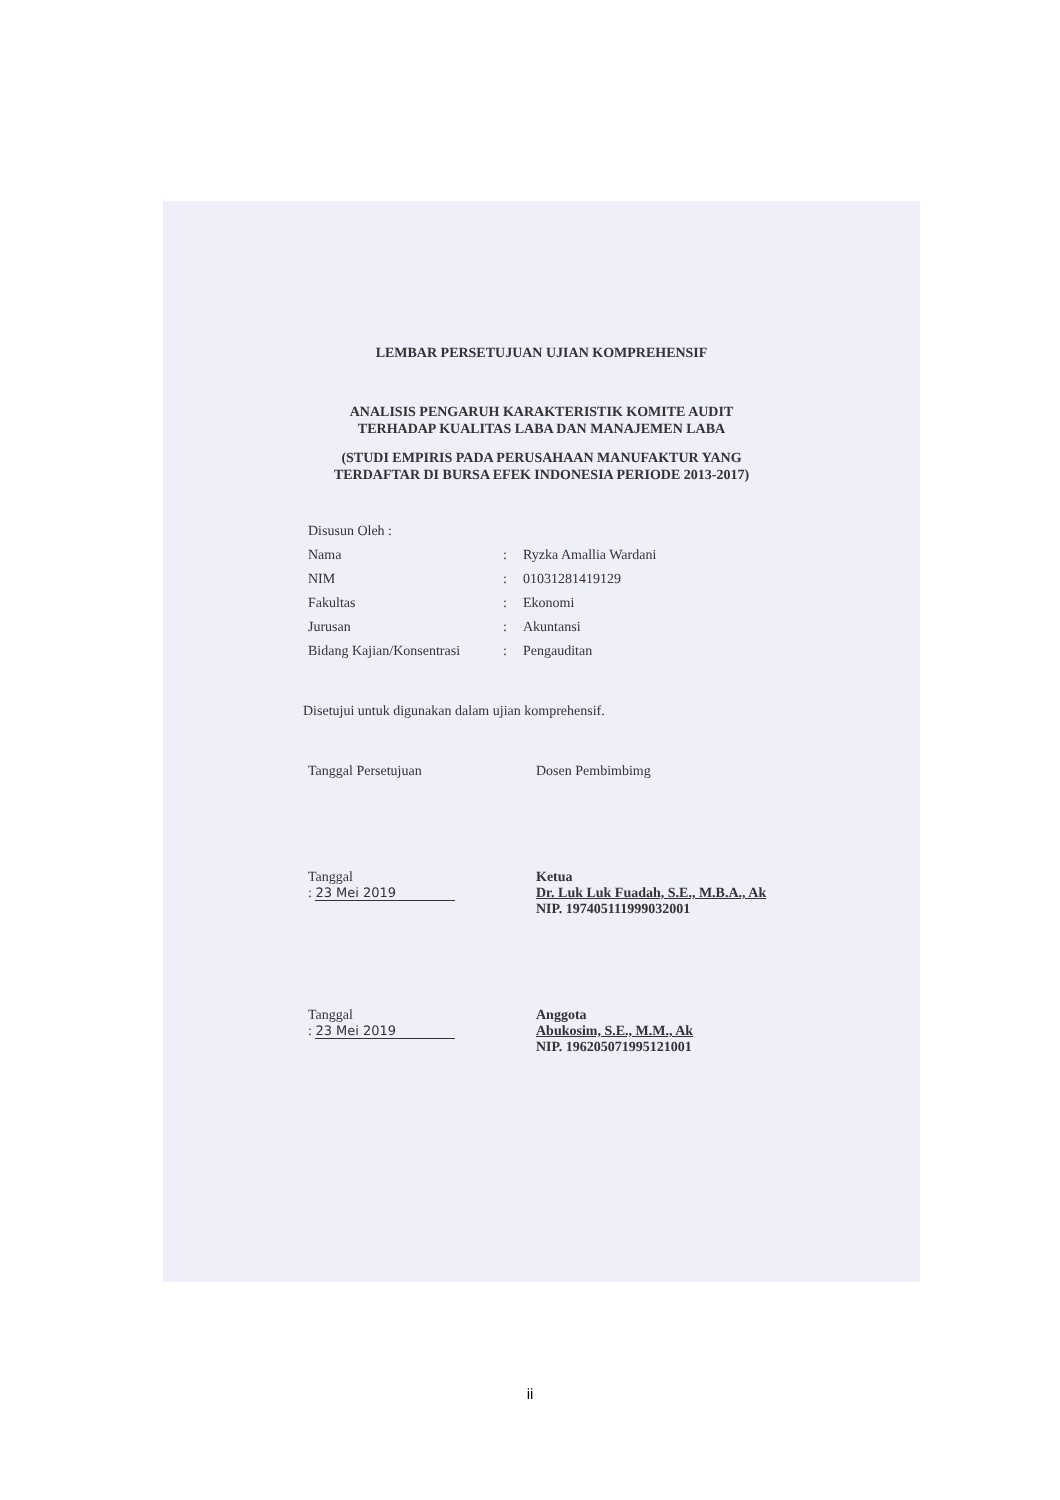LEMBAR PERSETUJUAN UJIAN KOMPREHENSIF
ANALISIS PENGARUH KARAKTERISTIK KOMITE AUDIT
TERHADAP KUALITAS LABA DAN MANAJEMEN LABA
(STUDI EMPIRIS PADA PERUSAHAAN MANUFAKTUR YANG
TERDAFTAR DI BURSA EFEK INDONESIA PERIODE 2013-2017)
| Disusun Oleh : | | |
| Nama | : | Ryzka Amallia Wardani |
| NIM | : | 01031281419129 |
| Fakultas | : | Ekonomi |
| Jurusan | : | Akuntansi |
| Bidang Kajian/Konsentrasi | : | Pengauditan |
Disetujui untuk digunakan dalam ujian komprehensif.
Tanggal Persetujuan Dosen Pembimbimg
Tanggal
: 23 Mei 2019
Ketua
Dr. Luk Luk Fuadah, S.E., M.B.A., Ak
NIP. 197405111999032001
Tanggal
: 23 Mei 2019
Anggota
Abukosim, S.E., M.M., Ak
NIP. 196205071995121001
ii